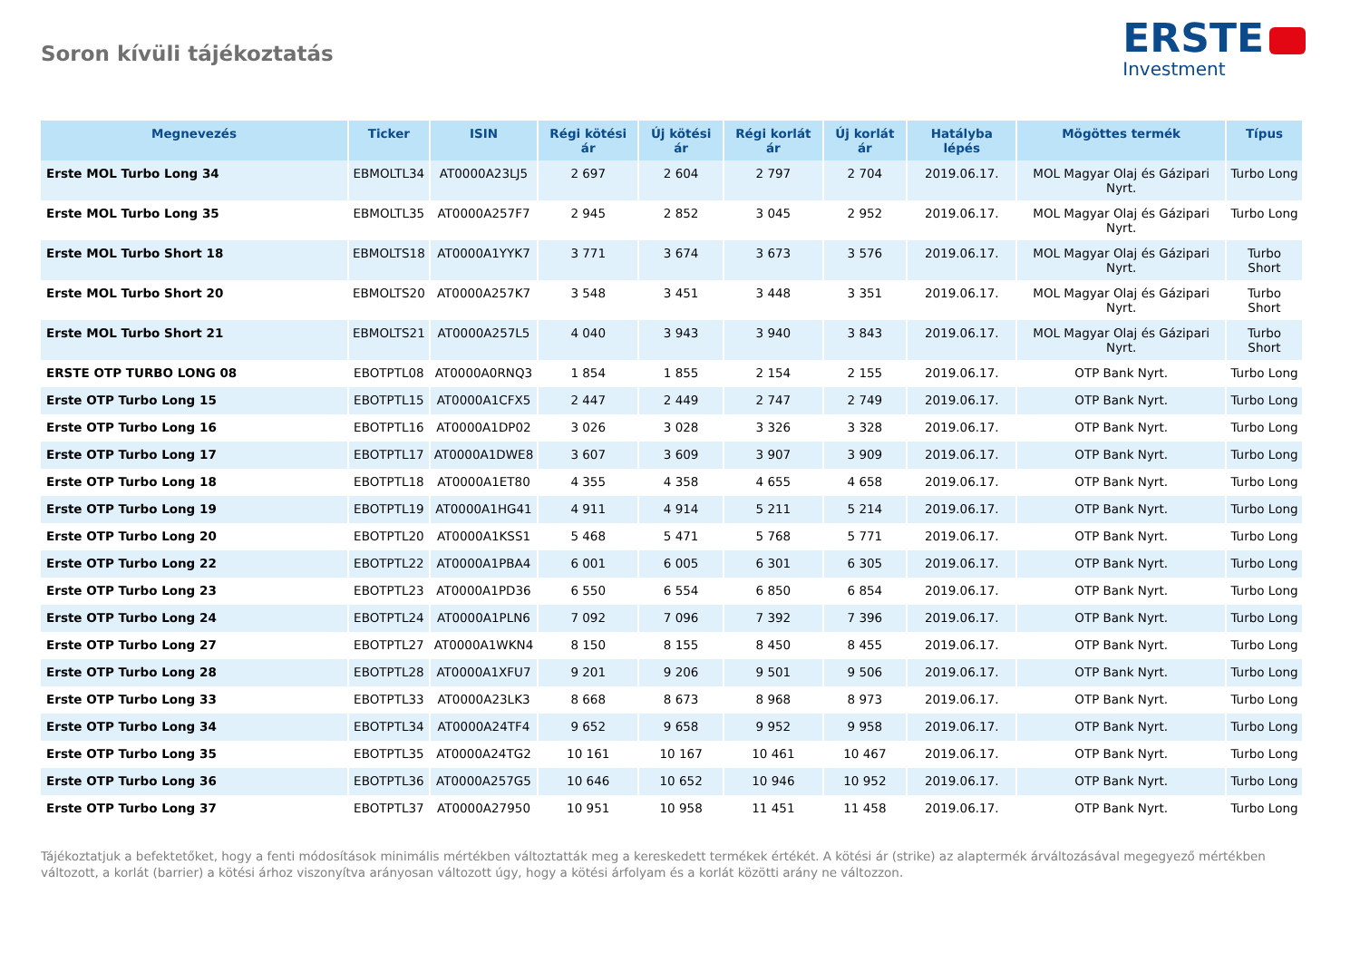Soron kívüli tájékoztatás
ERSTE
Investment
| Megnevezés | Ticker | ISIN | Régi kötési ár | Új kötési ár | Régi korlát ár | Új korlát ár | Hatályba lépés | Mögöttes termék | Típus |
| --- | --- | --- | --- | --- | --- | --- | --- | --- | --- |
| Erste MOL Turbo Long 34 | EBMOLTL34 | AT0000A23LJ5 | 2 697 | 2 604 | 2 797 | 2 704 | 2019.06.17. | MOL Magyar Olaj és Gázipari Nyrt. | Turbo Long |
| Erste MOL Turbo Long 35 | EBMOLTL35 | AT0000A257F7 | 2 945 | 2 852 | 3 045 | 2 952 | 2019.06.17. | MOL Magyar Olaj és Gázipari Nyrt. | Turbo Long |
| Erste MOL Turbo Short 18 | EBMOLTS18 | AT0000A1YYK7 | 3 771 | 3 674 | 3 673 | 3 576 | 2019.06.17. | MOL Magyar Olaj és Gázipari Nyrt. | Turbo Short |
| Erste MOL Turbo Short 20 | EBMOLTS20 | AT0000A257K7 | 3 548 | 3 451 | 3 448 | 3 351 | 2019.06.17. | MOL Magyar Olaj és Gázipari Nyrt. | Turbo Short |
| Erste MOL Turbo Short 21 | EBMOLTS21 | AT0000A257L5 | 4 040 | 3 943 | 3 940 | 3 843 | 2019.06.17. | MOL Magyar Olaj és Gázipari Nyrt. | Turbo Short |
| ERSTE OTP TURBO LONG 08 | EBOTPTL08 | AT0000A0RNQ3 | 1 854 | 1 855 | 2 154 | 2 155 | 2019.06.17. | OTP Bank Nyrt. | Turbo Long |
| Erste OTP Turbo Long 15 | EBOTPTL15 | AT0000A1CFX5 | 2 447 | 2 449 | 2 747 | 2 749 | 2019.06.17. | OTP Bank Nyrt. | Turbo Long |
| Erste OTP Turbo Long 16 | EBOTPTL16 | AT0000A1DP02 | 3 026 | 3 028 | 3 326 | 3 328 | 2019.06.17. | OTP Bank Nyrt. | Turbo Long |
| Erste OTP Turbo Long 17 | EBOTPTL17 | AT0000A1DWE8 | 3 607 | 3 609 | 3 907 | 3 909 | 2019.06.17. | OTP Bank Nyrt. | Turbo Long |
| Erste OTP Turbo Long 18 | EBOTPTL18 | AT0000A1ET80 | 4 355 | 4 358 | 4 655 | 4 658 | 2019.06.17. | OTP Bank Nyrt. | Turbo Long |
| Erste OTP Turbo Long 19 | EBOTPTL19 | AT0000A1HG41 | 4 911 | 4 914 | 5 211 | 5 214 | 2019.06.17. | OTP Bank Nyrt. | Turbo Long |
| Erste OTP Turbo Long 20 | EBOTPTL20 | AT0000A1KSS1 | 5 468 | 5 471 | 5 768 | 5 771 | 2019.06.17. | OTP Bank Nyrt. | Turbo Long |
| Erste OTP Turbo Long 22 | EBOTPTL22 | AT0000A1PBA4 | 6 001 | 6 005 | 6 301 | 6 305 | 2019.06.17. | OTP Bank Nyrt. | Turbo Long |
| Erste OTP Turbo Long 23 | EBOTPTL23 | AT0000A1PD36 | 6 550 | 6 554 | 6 850 | 6 854 | 2019.06.17. | OTP Bank Nyrt. | Turbo Long |
| Erste OTP Turbo Long 24 | EBOTPTL24 | AT0000A1PLN6 | 7 092 | 7 096 | 7 392 | 7 396 | 2019.06.17. | OTP Bank Nyrt. | Turbo Long |
| Erste OTP Turbo Long 27 | EBOTPTL27 | AT0000A1WKN4 | 8 150 | 8 155 | 8 450 | 8 455 | 2019.06.17. | OTP Bank Nyrt. | Turbo Long |
| Erste OTP Turbo Long 28 | EBOTPTL28 | AT0000A1XFU7 | 9 201 | 9 206 | 9 501 | 9 506 | 2019.06.17. | OTP Bank Nyrt. | Turbo Long |
| Erste OTP Turbo Long 33 | EBOTPTL33 | AT0000A23LK3 | 8 668 | 8 673 | 8 968 | 8 973 | 2019.06.17. | OTP Bank Nyrt. | Turbo Long |
| Erste OTP Turbo Long 34 | EBOTPTL34 | AT0000A24TF4 | 9 652 | 9 658 | 9 952 | 9 958 | 2019.06.17. | OTP Bank Nyrt. | Turbo Long |
| Erste OTP Turbo Long 35 | EBOTPTL35 | AT0000A24TG2 | 10 161 | 10 167 | 10 461 | 10 467 | 2019.06.17. | OTP Bank Nyrt. | Turbo Long |
| Erste OTP Turbo Long 36 | EBOTPTL36 | AT0000A257G5 | 10 646 | 10 652 | 10 946 | 10 952 | 2019.06.17. | OTP Bank Nyrt. | Turbo Long |
| Erste OTP Turbo Long 37 | EBOTPTL37 | AT0000A27950 | 10 951 | 10 958 | 11 451 | 11 458 | 2019.06.17. | OTP Bank Nyrt. | Turbo Long |
Tájékoztatjuk a befektetőket, hogy a fenti módosítások minimális mértékben változtatták meg a kereskedett termékek értékét. A kötési ár (strike) az alaptermék árváltozásával megegyező mértékben változott, a korlát (barrier) a kötési árhoz viszonyítva arányosan változott úgy, hogy a kötési árfolyam és a korlát közötti arány ne változzon.